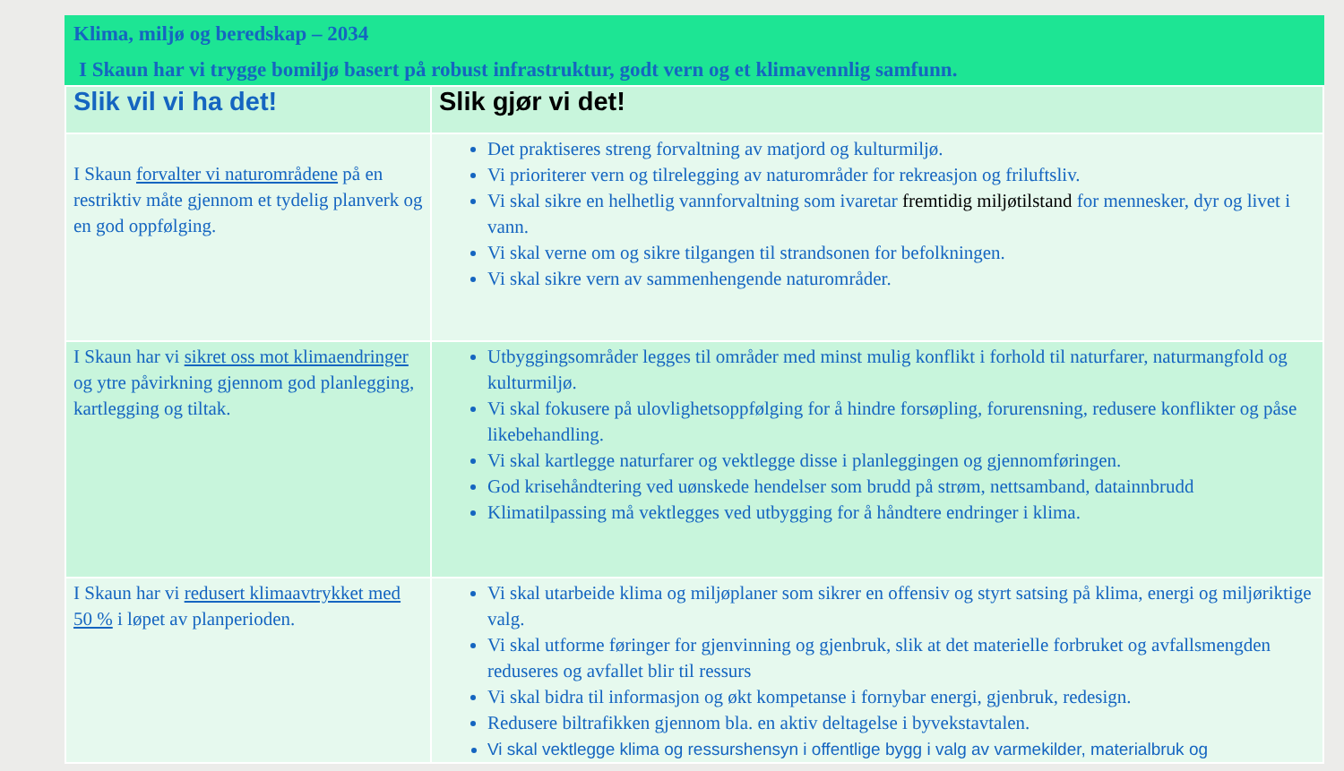Klima, miljø og beredskap – 2034
I Skaun har vi trygge bomiljø basert på robust infrastruktur, godt vern og et klimavennlig samfunn.
| Slik vil vi ha det! | Slik gjør vi det! |
| --- | --- |
| I Skaun forvalter vi naturområdene på en restriktiv måte gjennom et tydelig planverk og en god oppfølging. | Det praktiseres streng forvaltning av matjord og kulturmiljø. Vi prioriterer vern og tilrelegging av naturområder for rekreasjon og friluftsliv. Vi skal sikre en helhetlig vannforvaltning som ivaretar fremtidig miljøtilstand for mennesker, dyr og livet i vann. Vi skal verne om og sikre tilgangen til strandsonen for befolkningen. Vi skal sikre vern av sammenhengende naturområder. |
| I Skaun har vi sikret oss mot klimaendringer og ytre påvirkning gjennom god planlegging, kartlegging og tiltak. | Utbyggingsområder legges til områder med minst mulig konflikt i forhold til naturfarer, naturmangfold og kulturmiljø. Vi skal fokusere på ulovlighetsoppfølging for å hindre forsøpling, forurensning, redusere konflikter og påse likebehandling. Vi skal kartlegge naturfarer og vektlegge disse i planleggingen og gjennomføringen. God krisehåndtering ved uønskede hendelser som brudd på strøm, nettsamband, datainnbrudd Klimatilpassing må vektlegges ved utbygging for å håndtere endringer i klima. |
| I Skaun har vi redusert klimaavtrykket med 50 % i løpet av planperioden. | Vi skal utarbeide klima og miljøplaner som sikrer en offensiv og styrt satsing på klima, energi og miljøriktige valg. Vi skal utforme føringer for gjenvinning og gjenbruk, slik at det materielle forbruket og avfallsmengden reduseres og avfallet blir til ressurs Vi skal bidra til informasjon og økt kompetanse i fornybar energi, gjenbruk, redesign. Redusere biltrafikken gjennom bla. en aktiv deltagelse i byvekstavtalen. Vi skal vektlegge klima og ressurshensyn i offentlige bygg i valg av varmekilder, materialbruk og |